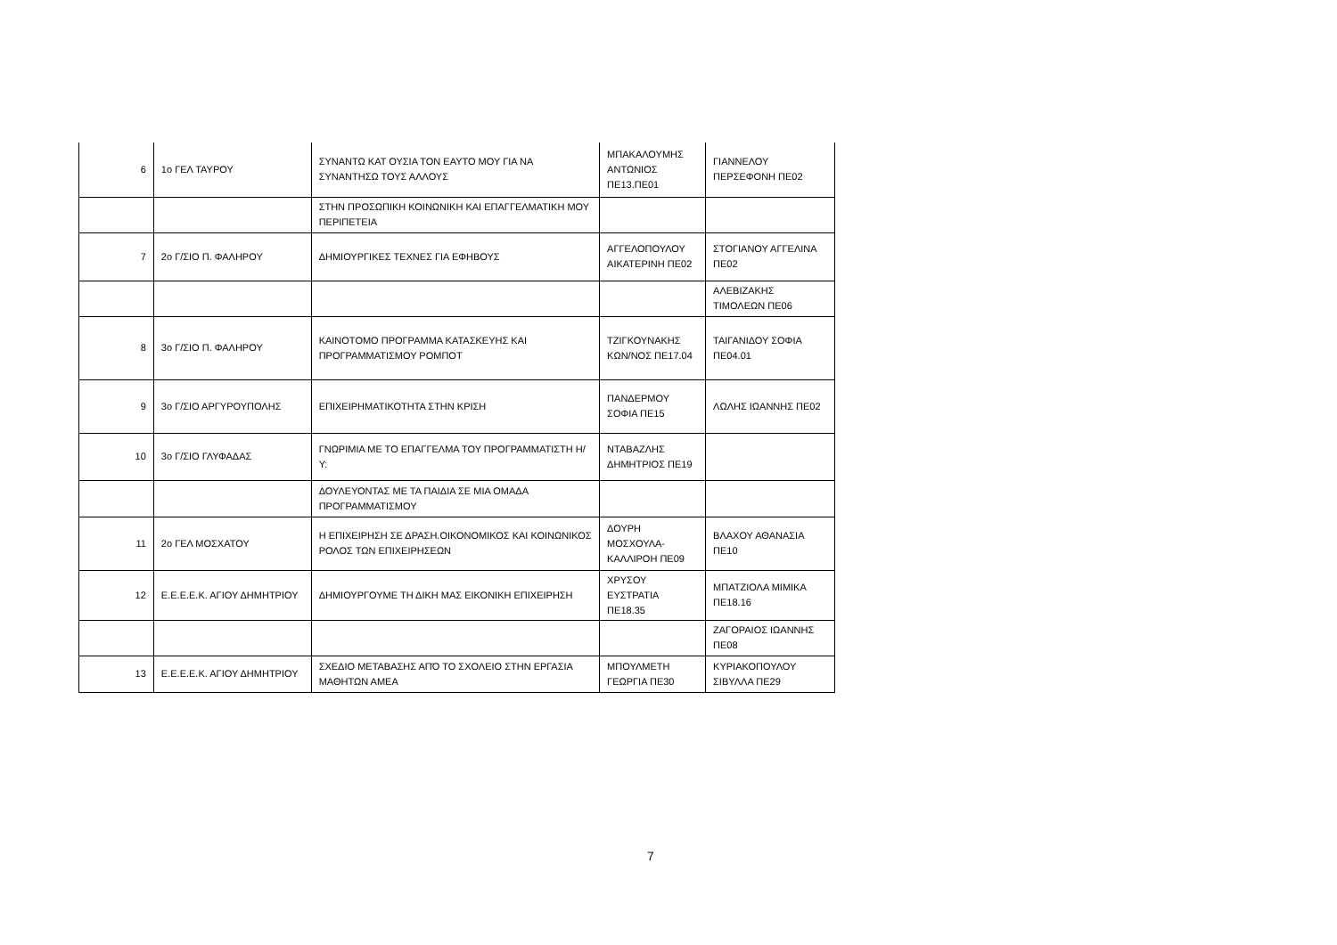| 6 | 1ο ΓΕΛ ΤΑΥΡΟΥ | ΣΥΝΑΝΤΩ ΚΑΤ ΟΥΣΙΑ ΤΟΝ ΕΑΥΤΟ ΜΟΥ ΓΙΑ ΝΑ ΣΥΝΑΝΤΗΣΩ ΤΟΥΣ ΑΛΛΟΥΣ | ΜΠΑΚΑΛΟΥΜΗΣ ΑΝΤΩΝΙΟΣ ΠΕ13.ΠΕ01 | ΓΙΑΝΝΕΛΟΥ ΠΕΡΣΕΦΟΝΗ ΠΕ02 |
| | | ΣΤΗΝ ΠΡΟΣΩΠΙΚΗ ΚΟΙΝΩΝΙΚΗ ΚΑΙ ΕΠΑΓΓΕΛΜΑΤΙΚΗ ΜΟΥ ΠΕΡΙΠΕΤΕΙΑ | | |
| 7 | 2ο Γ/ΣΙΟ Π. ΦΑΛΗΡΟΥ | ΔΗΜΙΟΥΡΓΙΚΕΣ ΤΕΧΝΕΣ ΓΙΑ ΕΦΗΒΟΥΣ | ΑΓΓΕΛΟΠΟΥΛΟΥ ΑΙΚΑΤΕΡΙΝΗ ΠΕ02 | ΣΤΟΓΙΑΝΟΥ ΑΓΓΕΛΙΝΑ ΠΕ02 |
| | | | | ΑΛΕΒΙΖΑΚΗΣ ΤΙΜΟΛΕΩΝ ΠΕ06 |
| 8 | 3ο Γ/ΣΙΟ Π. ΦΑΛΗΡΟΥ | ΚΑΙΝΟΤΟΜΟ ΠΡΟΓΡΑΜΜΑ ΚΑΤΑΣΚΕΥΗΣ ΚΑΙ ΠΡΟΓΡΑΜΜΑΤΙΣΜΟΥ ΡΟΜΠΟΤ | ΤΖΙΓΚΟΥΝΑΚΗΣ ΚΩΝ/ΝΟΣ ΠΕ17.04 | ΤΑΙΓΑΝΙΔΟΥ ΣΟΦΙΑ ΠΕ04.01 |
| 9 | 3ο Γ/ΣΙΟ ΑΡΓΥΡΟΥΠΟΛΗΣ | ΕΠΙΧΕΙΡΗΜΑΤΙΚΟΤΗΤΑ ΣΤΗΝ ΚΡΙΣΗ | ΠΑΝΔΕΡΜΟΥ ΣΟΦΙΑ ΠΕ15 | ΛΩΛΗΣ ΙΩΑΝΝΗΣ ΠΕ02 |
| 10 | 3ο Γ/ΣΙΟ ΓΛΥΦΑΔΑΣ | ΓΝΩΡΙΜΙΑ ΜΕ ΤΟ ΕΠΑΓΓΕΛΜΑ ΤΟΥ ΠΡΟΓΡΑΜΜΑΤΙΣΤΗ Η/Υ: | ΝΤΑΒΑΖΛΗΣ ΔΗΜΗΤΡΙΟΣ ΠΕ19 | |
| | | ΔΟΥΛΕΥΟΝΤΑΣ ΜΕ ΤΑ ΠΑΙΔΙΑ ΣΕ ΜΙΑ ΟΜΑΔΑ ΠΡΟΓΡΑΜΜΑΤΙΣΜΟΥ | | |
| 11 | 2ο ΓΕΛ ΜΟΣΧΑΤΟΥ | Η ΕΠΙΧΕΙΡΗΣΗ ΣΕ ΔΡΑΣΗ.ΟΙΚΟΝΟΜΙΚΟΣ ΚΑΙ ΚΟΙΝΩΝΙΚΟΣ ΡΟΛΟΣ ΤΩΝ ΕΠΙΧΕΙΡΗΣΕΩΝ | ΔΟΥΡΗ ΜΟΣΧΟΥΛΑ-ΚΑΛΛΙΡΟΗ ΠΕ09 | ΒΛΑΧΟΥ ΑΘΑΝΑΣΙΑ ΠΕ10 |
| 12 | Ε.Ε.Ε.Ε.Κ. ΑΓΙΟΥ ΔΗΜΗΤΡΙΟΥ | ΔΗΜΙΟΥΡΓΟΥΜΕ ΤΗ ΔΙΚΗ ΜΑΣ ΕΙΚΟΝΙΚΗ ΕΠΙΧΕΙΡΗΣΗ | ΧΡΥΣΟΥ ΕΥΣΤΡΑΤΙΑ ΠΕ18.35 | ΜΠΑΤΖΙΟΛΑ ΜΙΜΙΚΑ ΠΕ18.16 |
| | | | | ΖΑΓΟΡΑΙΟΣ ΙΩΑΝΝΗΣ ΠΕ08 |
| 13 | Ε.Ε.Ε.Ε.Κ. ΑΓΙΟΥ ΔΗΜΗΤΡΙΟΥ | ΣΧΕΔΙΟ ΜΕΤΑΒΑΣΗΣ ΑΠΌ ΤΟ ΣΧΟΛΕΙΟ ΣΤΗΝ ΕΡΓΑΣΙΑ ΜΑΘΗΤΩΝ ΑΜΕΑ | ΜΠΟΥΛΜΕΤΗ ΓΕΩΡΓΙΑ ΠΕ30 | ΚΥΡΙΑΚΟΠΟΥΛΟΥ ΣΙΒΥΛΛΑ ΠΕ29 |
7